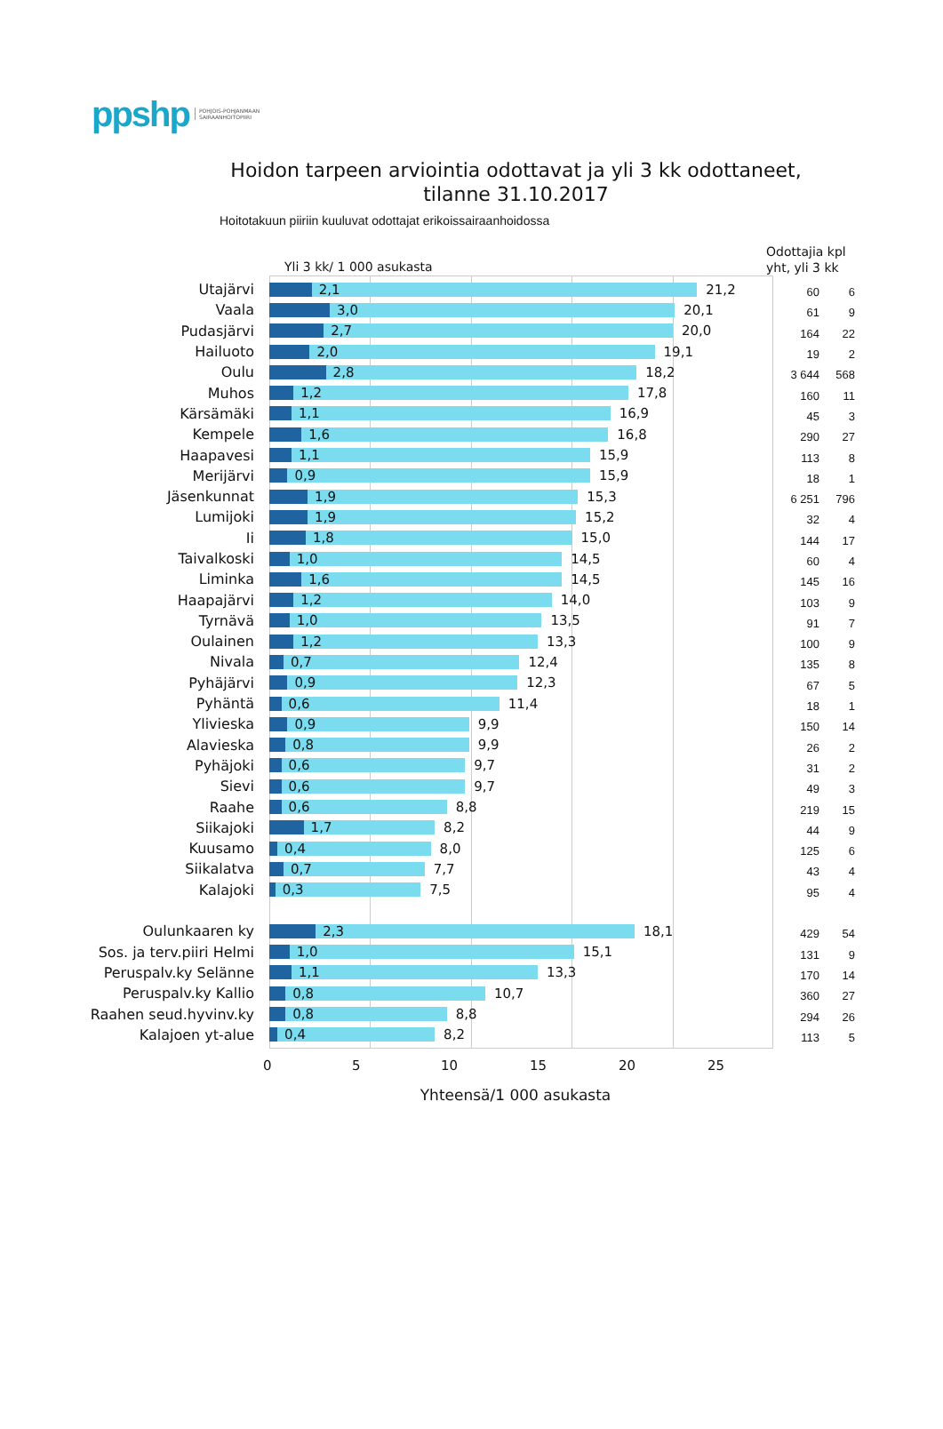ppshp POHJOIS-POHJANMAAN
SAIRAANHOITOPIIRI
Hoidon tarpeen arviointia odottavat ja yli 3 kk odottaneet,
tilanne 31.10.2017
Hoitotakuun piiriin kuuluvat odottajat erikoissairaanhoidossa
Yli 3 kk/ 1 000 asukasta
Odottajia kpl
yht, yli 3 kk
Utajärvi
2,1 21,2
60 6
Vaala
3,0 20,1
61 9
Pudasjärvi
2,7 20,0
164 22
Hailuoto
2,0 19,1
19 2
Oulu
2,8 18,2
3 644 568
Muhos
1,2 17,8
160 11
Kärsämäki
1,1 16,9
45 3
Kempele
1,6 16,8
290 27
Haapavesi
1,1 15,9
113 8
Merijärvi
0,9 15,9
18 1
Jäsenkunnat
1,9 15,3
6 251 796
Lumijoki
1,9 15,2
32 4
Ii
1,8 15,0
144 17
Taivalkoski
1,0 14,5
60 4
Liminka
1,6 14,5
145 16
Haapajärvi
1,2 14,0
103 9
Tyrnävä
1,0 13,5
91 7
Oulainen
1,2 13,3
100 9
Nivala
0,7 12,4
135 8
Pyhäjärvi
0,9 12,3
67 5
Pyhäntä
0,6 11,4
18 1
Ylivieska
0,9 9,9
150 14
Alavieska
0,8 9,9
26 2
Pyhäjoki
0,6 9,7
31 2
Sievi
0,6 9,7
49 3
Raahe
0,6 8,8
219 15
Siikajoki
1,7 8,2
44 9
Kuusamo
0,4 8,0
125 6
Siikalatva
0,7 7,7
43 4
Kalajoki
0,3 7,5
95 4
Oulunkaaren ky
2,3 18,1
429 54
Sos. ja terv.piiri Helmi
1,0 15,1
131 9
Peruspalv.ky Selänne
1,1 13,3
170 14
Peruspalv.ky Kallio
0,8 10,7
360 27
Raahen seud.hyvinv.ky
0,8 8,8
294 26
Kalajoen yt-alue
0,4 8,2
113 5
0 5 10 15 20 25
Yhteensä/1 000 asukasta